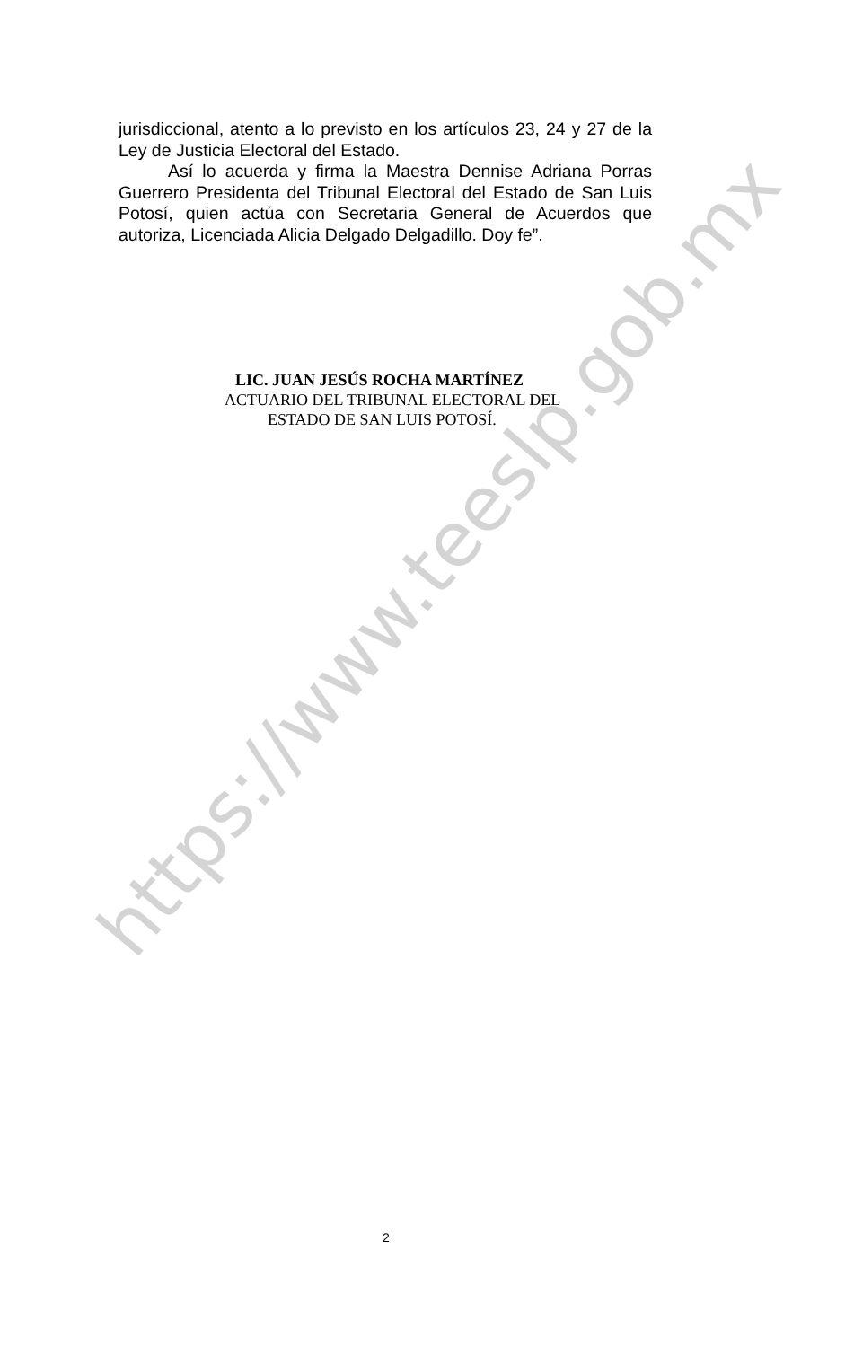https://www.teeslp.gob.mx
jurisdiccional, atento a lo previsto en los artículos 23, 24 y 27 de la Ley de Justicia Electoral del Estado.
Así lo acuerda y firma la Maestra Dennise Adriana Porras Guerrero Presidenta del Tribunal Electoral del Estado de San Luis Potosí, quien actúa con Secretaria General de Acuerdos que autoriza, Licenciada Alicia Delgado Delgadillo. Doy fe”.
LIC. JUAN JESÚS ROCHA MARTÍNEZ
ACTUARIO DEL TRIBUNAL ELECTORAL DEL
ESTADO DE SAN LUIS POTOSÍ.
2